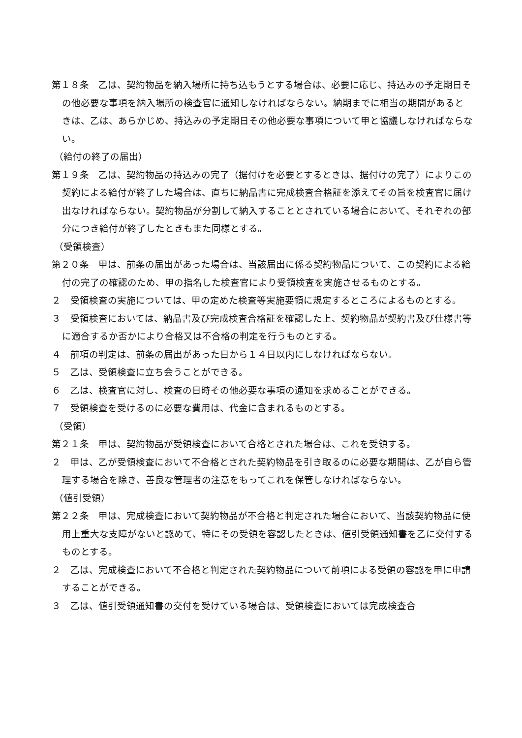第１８条　乙は、契約物品を納入場所に持ち込もうとする場合は、必要に応じ、持込みの予定期日その他必要な事項を納入場所の検査官に通知しなければならない。納期までに相当の期間があるときは、乙は、あらかじめ、持込みの予定期日その他必要な事項について甲と協議しなければならない。
（給付の終了の届出）
第１９条　乙は、契約物品の持込みの完了（据付けを必要とするときは、据付けの完了）によりこの契約による給付が終了した場合は、直ちに納品書に完成検査合格証を添えてその旨を検査官に届け出なければならない。契約物品が分割して納入することとされている場合において、それぞれの部分につき給付が終了したときもまた同様とする。
（受領検査）
第２０条　甲は、前条の届出があった場合は、当該届出に係る契約物品について、この契約による給付の完了の確認のため、甲の指名した検査官により受領検査を実施させるものとする。
２　受領検査の実施については、甲の定めた検査等実施要領に規定するところによるものとする。
３　受領検査においては、納品書及び完成検査合格証を確認した上、契約物品が契約書及び仕様書等に適合するか否かにより合格又は不合格の判定を行うものとする。
４　前項の判定は、前条の届出があった日から１４日以内にしなければならない。
５　乙は、受領検査に立ち会うことができる。
６　乙は、検査官に対し、検査の日時その他必要な事項の通知を求めることができる。
７　受領検査を受けるのに必要な費用は、代金に含まれるものとする。
（受領）
第２１条　甲は、契約物品が受領検査において合格とされた場合は、これを受領する。
２　甲は、乙が受領検査において不合格とされた契約物品を引き取るのに必要な期間は、乙が自ら管理する場合を除き、善良な管理者の注意をもってこれを保管しなければならない。
（値引受領）
第２２条　甲は、完成検査において契約物品が不合格と判定された場合において、当該契約物品に使用上重大な支障がないと認めて、特にその受領を容認したときは、値引受領通知書を乙に交付するものとする。
２　乙は、完成検査において不合格と判定された契約物品について前項による受領の容認を甲に申請することができる。
３　乙は、値引受領通知書の交付を受けている場合は、受領検査においては完成検査合